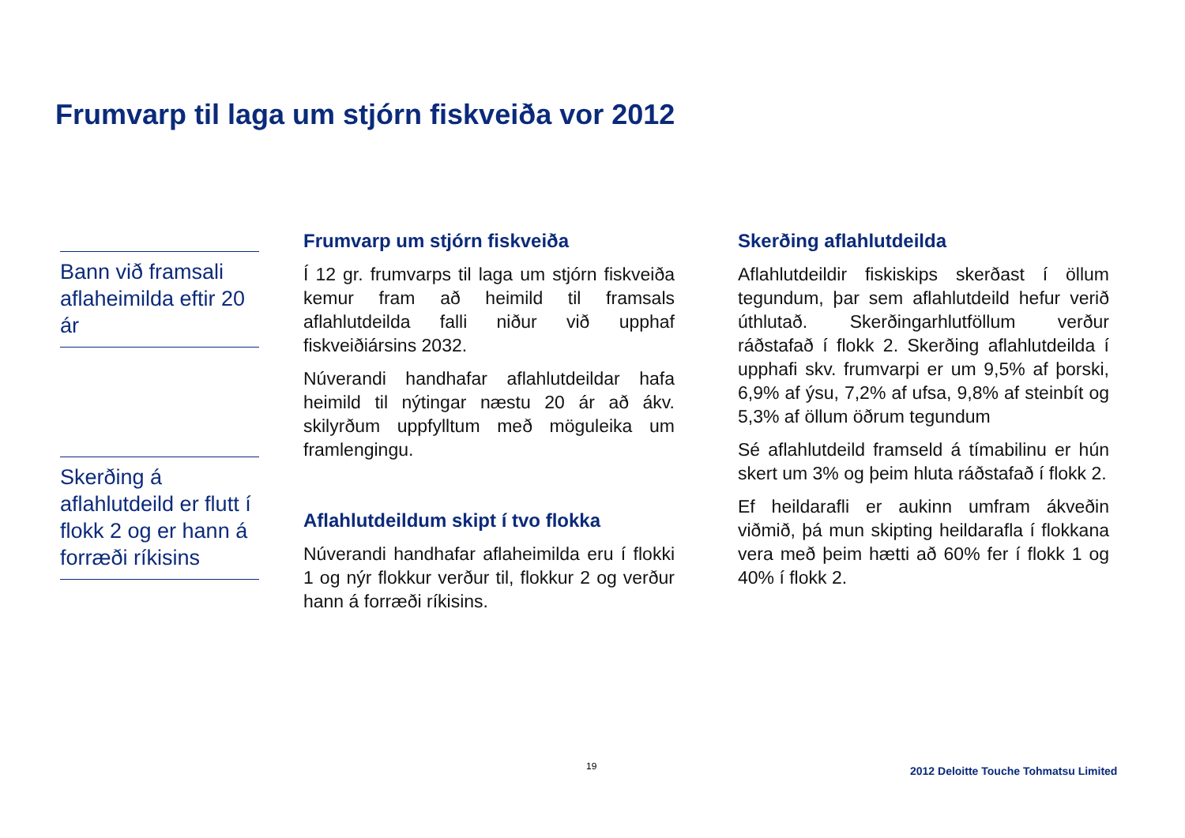Frumvarp til laga um stjórn fiskveiða vor 2012
Bann við framsali aflaheimilda eftir 20 ár
Skerðing á aflahlutdeild er flutt í flokk 2 og er hann á forræði ríkisins
Frumvarp um stjórn fiskveiða
Í 12 gr. frumvarps til laga um stjórn fiskveiða kemur fram að heimild til framsals aflahlutdeilda falli niður við upphaf fiskveiðiársins 2032.
Núverandi handhafar aflahlutdeildar hafa heimild til nýtingar næstu 20 ár að ákv. skilyrðum uppfylltum með möguleika um framlengingu.
Aflahlutdeildum skipt í tvo flokka
Núverandi handhafar aflaheimilda eru í flokki 1 og nýr flokkur verður til, flokkur 2 og verður hann á forræði ríkisins.
Skerðing aflahlutdeilda
Aflahlutdeildir fiskiskips skerðast í öllum tegundum, þar sem aflahlutdeild hefur verið úthlutað. Skerðingarhlutföllum verður ráðstafað í flokk 2. Skerðing aflahlutdeilda í upphafi skv. frumvarpi er um 9,5% af þorski, 6,9% af ýsu, 7,2% af ufsa, 9,8% af steinbít og 5,3% af öllum öðrum tegundum
Sé aflahlutdeild framseld á tímabilinu er hún skert um 3% og þeim hluta ráðstafað í flokk 2.
Ef heildarafli er aukinn umfram ákveðin viðmið, þá mun skipting heildarafla í flokkana vera með þeim hætti að 60% fer í flokk 1 og 40% í flokk 2.
19
2012 Deloitte Touche Tohmatsu Limited